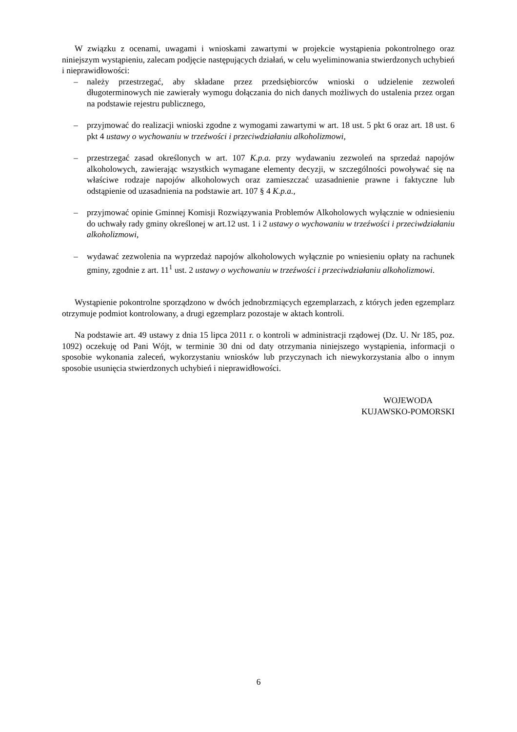W związku z ocenami, uwagami i wnioskami zawartymi w projekcie wystąpienia pokontrolnego oraz niniejszym wystąpieniu, zalecam podjęcie następujących działań, w celu wyeliminowania stwierdzonych uchybień i nieprawidłowości:
– należy przestrzegać, aby składane przez przedsiębiorców wnioski o udzielenie zezwoleń długoterminowych nie zawierały wymogu dołączania do nich danych możliwych do ustalenia przez organ na podstawie rejestru publicznego,
– przyjmować do realizacji wnioski zgodne z wymogami zawartymi w art. 18 ust. 5 pkt 6 oraz art. 18 ust. 6 pkt 4 ustawy o wychowaniu w trzeźwości i przeciwdziałaniu alkoholizmowi,
– przestrzegać zasad określonych w art. 107 K.p.a. przy wydawaniu zezwoleń na sprzedaż napojów alkoholowych, zawierając wszystkich wymagane elementy decyzji, w szczególności powoływać się na właściwe rodzaje napojów alkoholowych oraz zamieszczać uzasadnienie prawne i faktyczne lub odstąpienie od uzasadnienia na podstawie art. 107 § 4 K.p.a.,
– przyjmować opinie Gminnej Komisji Rozwiązywania Problemów Alkoholowych wyłącznie w odniesieniu do uchwały rady gminy określonej w art.12 ust. 1 i 2 ustawy o wychowaniu w trzeźwości i przeciwdziałaniu alkoholizmowi,
– wydawać zezwolenia na wyprzedaż napojów alkoholowych wyłącznie po wniesieniu opłaty na rachunek gminy, zgodnie z art. 11<sup>1</sup> ust. 2 ustawy o wychowaniu w trzeźwości i przeciwdziałaniu alkoholizmowi.
Wystąpienie pokontrolne sporządzono w dwóch jednobrzmiących egzemplarzach, z których jeden egzemplarz otrzymuje podmiot kontrolowany, a drugi egzemplarz pozostaje w aktach kontroli.
Na podstawie art. 49 ustawy z dnia 15 lipca 2011 r. o kontroli w administracji rządowej (Dz. U. Nr 185, poz. 1092) oczekuję od Pani Wójt, w terminie 30 dni od daty otrzymania niniejszego wystąpienia, informacji o sposobie wykonania zaleceń, wykorzystaniu wniosków lub przyczynach ich niewykorzystania albo o innym sposobie usunięcia stwierdzonych uchybień i nieprawidłowości.
WOJEWODA
KUJAWSKO-POMORSKI
6